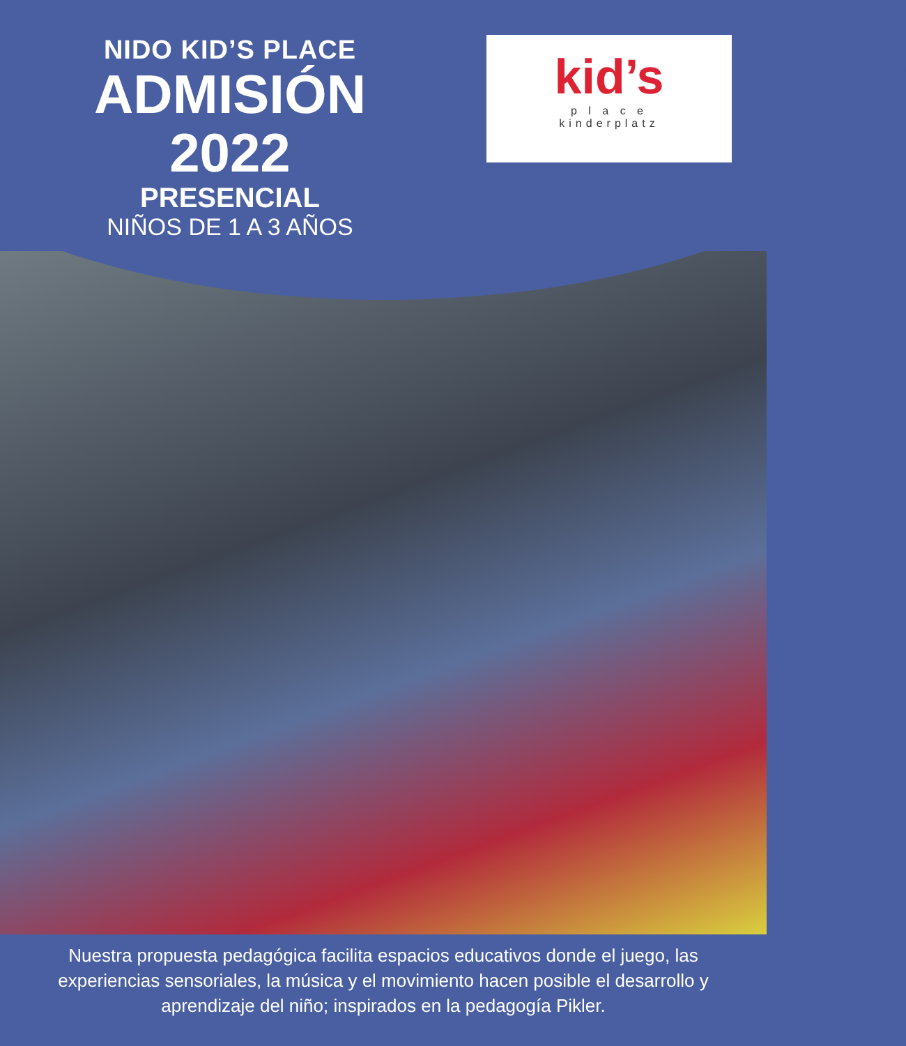NIDO KID’S PLACE
ADMISIÓN
2022
PRESENCIAL
NIÑOS DE 1 A 3 AÑOS
kid’s
p l a c e
kinderplatz
Nuestra propuesta pedagógica facilita espacios educativos donde el juego, las experiencias sensoriales, la música y el movimiento hacen posible el desarrollo y aprendizaje del niño; inspirados en la pedagogía Pikler.